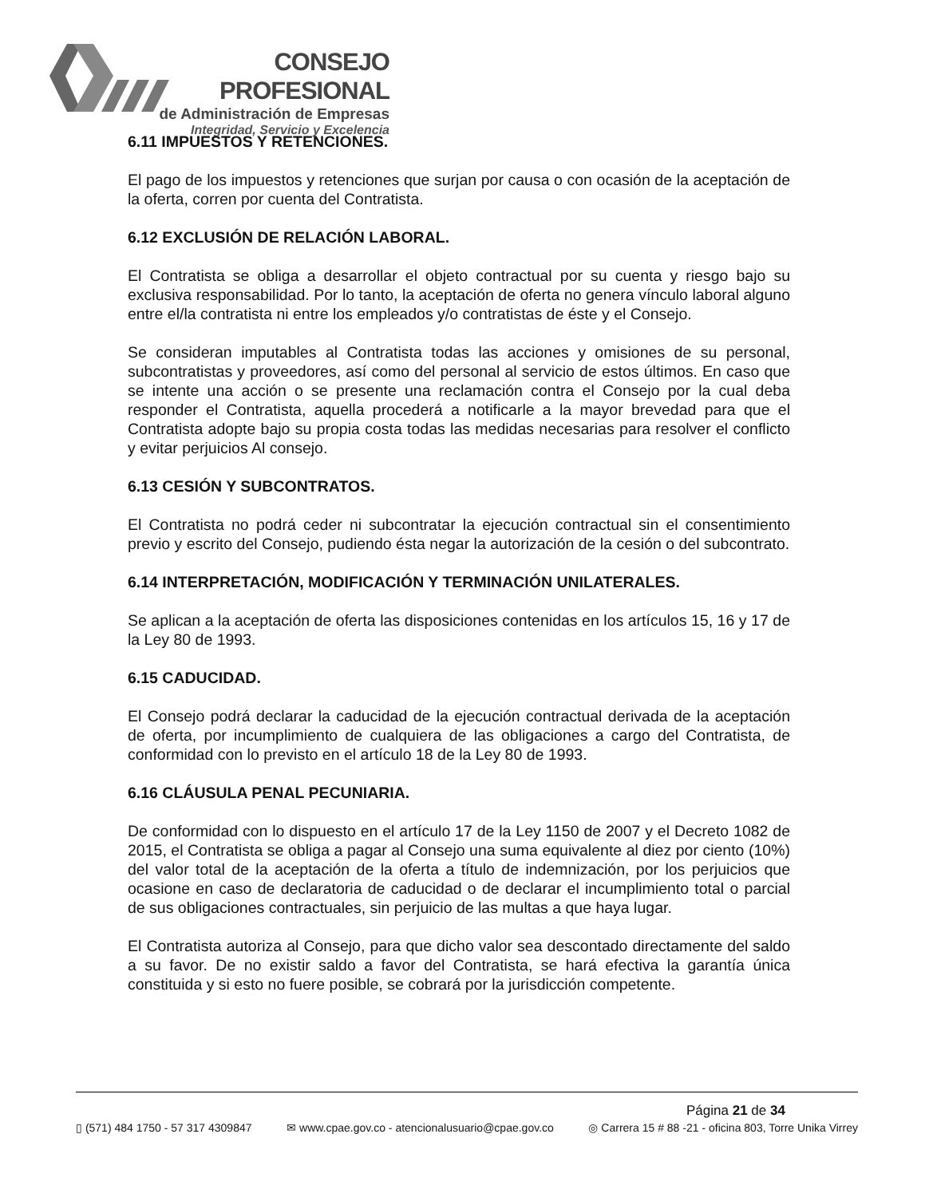CONSEJO PROFESIONAL
de Administración de Empresas
Integridad, Servicio y Excelencia
6.11 IMPUESTOS Y RETENCIONES.
El pago de los impuestos y retenciones que surjan por causa o con ocasión de la aceptación de la oferta, corren por cuenta del Contratista.
6.12 EXCLUSIÓN DE RELACIÓN LABORAL.
El Contratista se obliga a desarrollar el objeto contractual por su cuenta y riesgo bajo su exclusiva responsabilidad. Por lo tanto, la aceptación de oferta no genera vínculo laboral alguno entre el/la contratista ni entre los empleados y/o contratistas de éste y el Consejo.
Se consideran imputables al Contratista todas las acciones y omisiones de su personal, subcontratistas y proveedores, así como del personal al servicio de estos últimos. En caso que se intente una acción o se presente una reclamación contra el Consejo por la cual deba responder el Contratista, aquella procederá a notificarle a la mayor brevedad para que el Contratista adopte bajo su propia costa todas las medidas necesarias para resolver el conflicto y evitar perjuicios Al consejo.
6.13 CESIÓN Y SUBCONTRATOS.
El Contratista no podrá ceder ni subcontratar la ejecución contractual sin el consentimiento previo y escrito del Consejo, pudiendo ésta negar la autorización de la cesión o del subcontrato.
6.14 INTERPRETACIÓN, MODIFICACIÓN Y TERMINACIÓN UNILATERALES.
Se aplican a la aceptación de oferta las disposiciones contenidas en los artículos 15, 16 y 17 de la Ley 80 de 1993.
6.15 CADUCIDAD.
El Consejo podrá declarar la caducidad de la ejecución contractual derivada de la aceptación de oferta, por incumplimiento de cualquiera de las obligaciones a cargo del Contratista, de conformidad con lo previsto en el artículo 18 de la Ley 80 de 1993.
6.16 CLÁUSULA PENAL PECUNIARIA.
De conformidad con lo dispuesto en el artículo 17 de la Ley 1150 de 2007 y el Decreto 1082 de 2015, el Contratista se obliga a pagar al Consejo una suma equivalente al diez por ciento (10%) del valor total de la aceptación de la oferta a título de indemnización, por los perjuicios que ocasione en caso de declaratoria de caducidad o de declarar el incumplimiento total o parcial de sus obligaciones contractuales, sin perjuicio de las multas a que haya lugar.
El Contratista autoriza al Consejo, para que dicho valor sea descontado directamente del saldo a su favor. De no existir saldo a favor del Contratista, se hará efectiva la garantía única constituida y si esto no fuere posible, se cobrará por la jurisdicción competente.
Página 21 de 34
▯ (571) 484 1750 - 57 317 4309847 ✉ www.cpae.gov.co - atencionalusuario@cpae.gov.co ◎ Carrera 15 # 88 -21 - oficina 803, Torre Unika Virrey